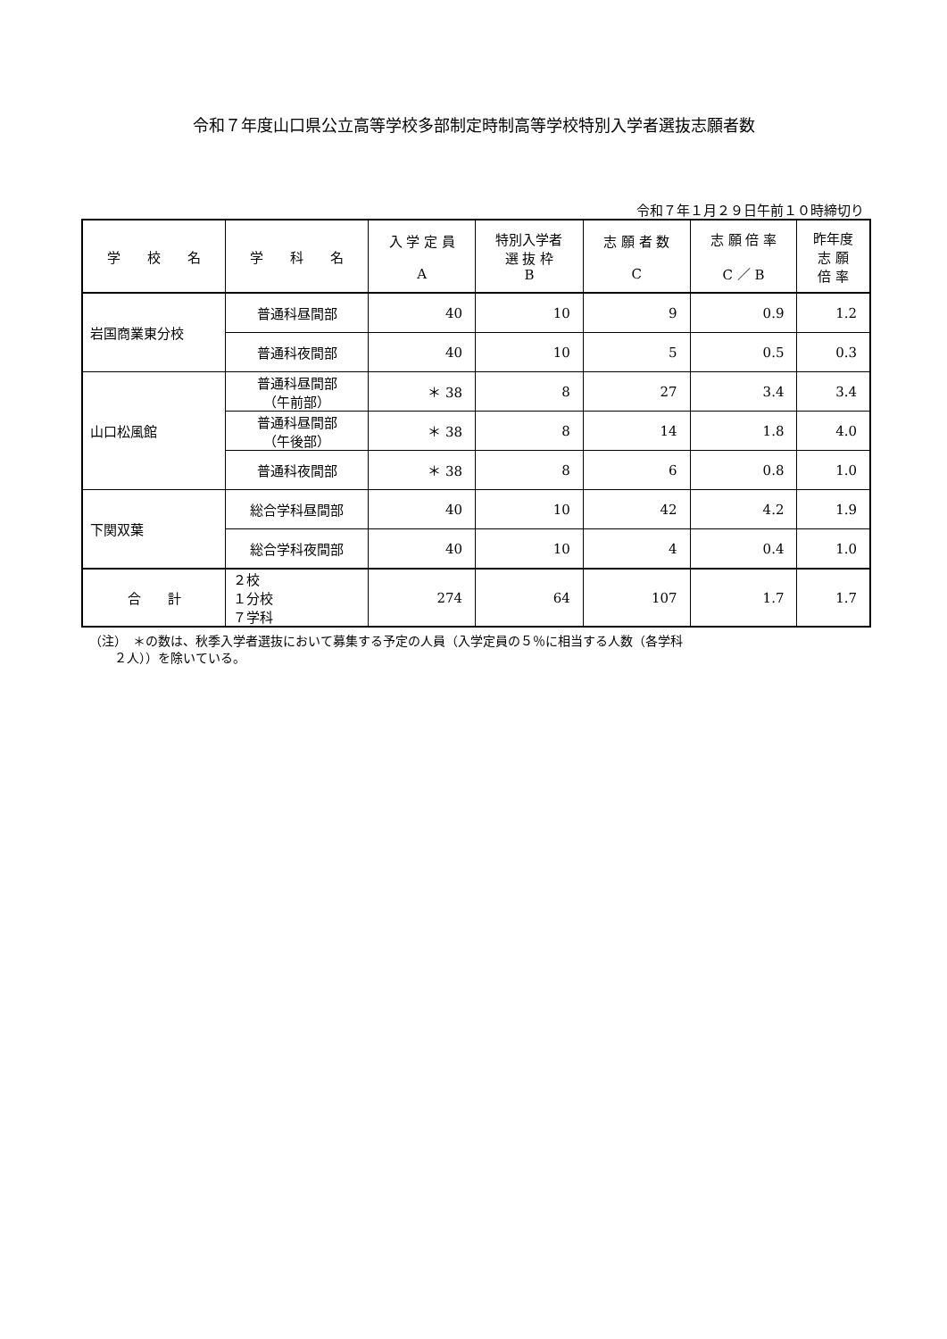令和７年度山口県公立高等学校多部制定時制高等学校特別入学者選抜志願者数
令和７年１月２９日午前１０時締切り
| 学 校 名 | 学 科 名 | 入 学 定 員 A | 特別入学者 選 抜 枠 B | 志 願 者 数 C | 志 願 倍 率 C ／ B | 昨年度 志 願 倍 率 |
| --- | --- | --- | --- | --- | --- | --- |
| 岩国商業東分校 | 普通科昼間部 | 40 | 10 | 9 | 0.9 | 1.2 |
| | 普通科夜間部 | 40 | 10 | 5 | 0.5 | 0.3 |
| 山口松風館 | 普通科昼間部 （午前部） | ＊ 38 | 8 | 27 | 3.4 | 3.4 |
| | 普通科昼間部 （午後部） | ＊ 38 | 8 | 14 | 1.8 | 4.0 |
| | 普通科夜間部 | ＊ 38 | 8 | 6 | 0.8 | 1.0 |
| 下関双葉 | 総合学科昼間部 | 40 | 10 | 42 | 4.2 | 1.9 |
| | 総合学科夜間部 | 40 | 10 | 4 | 0.4 | 1.0 |
| 合 計 | ２校 １分校 ７学科 | 274 | 64 | 107 | 1.7 | 1.7 |
（注）　＊の数は、秋季入学者選抜において募集する予定の人員（入学定員の５％に相当する人数（各学科
　　２人））を除いている。